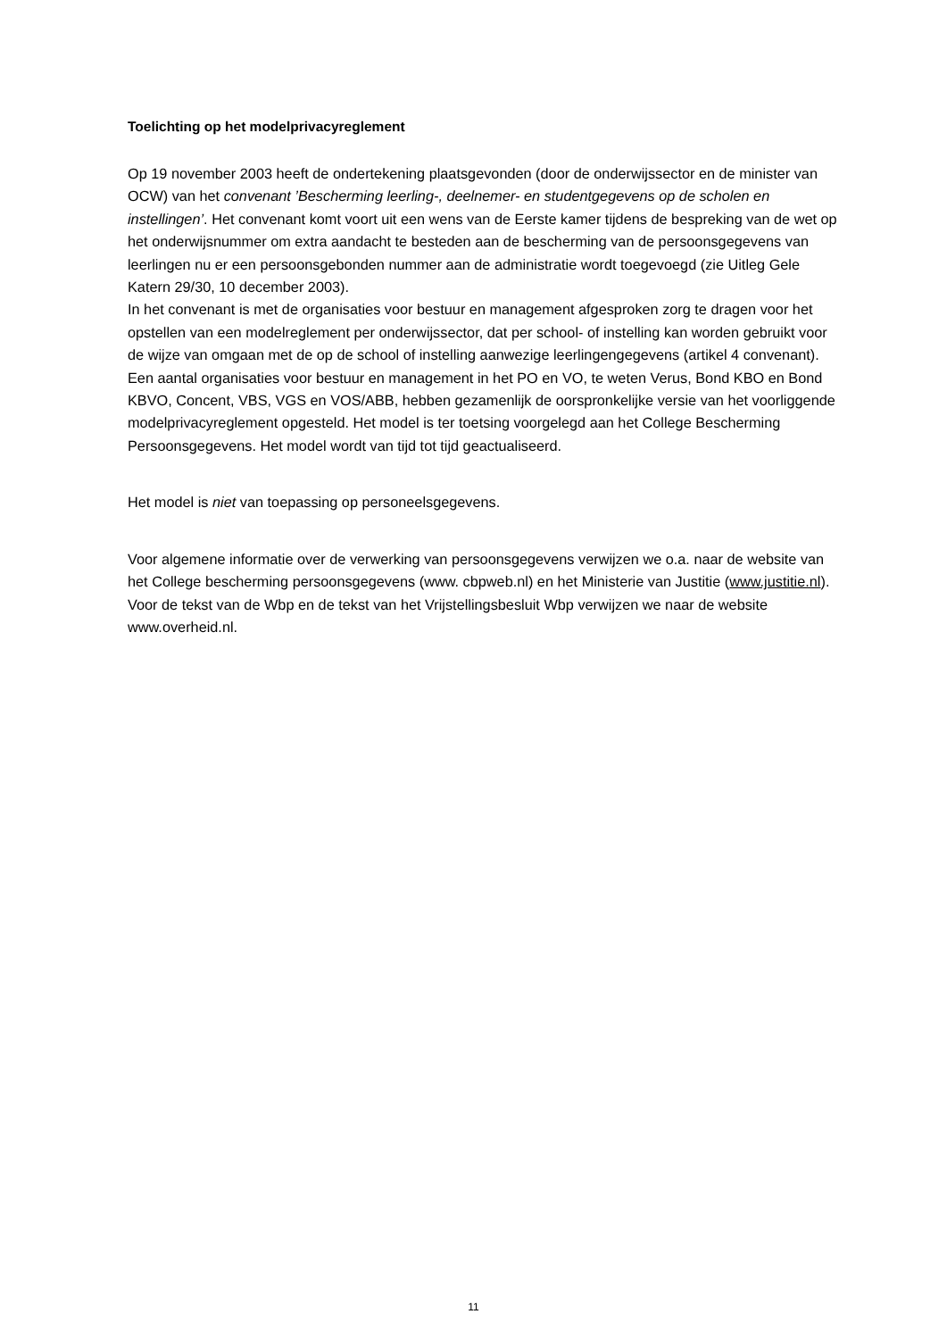Toelichting op het modelprivacyreglement
Op 19 november 2003 heeft de ondertekening plaatsgevonden (door de onderwijssector en de minister van OCW) van het convenant ’Bescherming leerling-, deelnemer- en studentgegevens op de scholen en instellingen’. Het convenant komt voort uit een wens van de Eerste kamer tijdens de bespreking van de wet op het onderwijsnummer om extra aandacht te besteden aan de bescherming van de persoonsgegevens van leerlingen nu er een persoonsgebonden nummer aan de administratie wordt toegevoegd (zie Uitleg Gele Katern 29/30, 10 december 2003).
In het convenant is met de organisaties voor bestuur en management afgesproken zorg te dragen voor het opstellen van een modelreglement per onderwijssector, dat per school- of instelling kan worden gebruikt voor de wijze van omgaan met de op de school of instelling aanwezige leerlingengegevens (artikel 4 convenant).
Een aantal organisaties voor bestuur en management in het PO en VO, te weten Verus, Bond KBO en Bond KBVO, Concent, VBS, VGS en VOS/ABB, hebben gezamenlijk de oorspronkelijke versie van het voorliggende modelprivacyreglement opgesteld. Het model is ter toetsing voorgelegd aan het College Bescherming Persoonsgegevens. Het model wordt van tijd tot tijd geactualiseerd.
Het model is niet van toepassing op personeelsgegevens.
Voor algemene informatie over de verwerking van persoonsgegevens verwijzen we o.a. naar de website van het College bescherming persoonsgegevens (www. cbpweb.nl) en het Ministerie van Justitie (www.justitie.nl). Voor de tekst van de Wbp en de tekst van het Vrijstellingsbesluit Wbp verwijzen we naar de website www.overheid.nl.
11